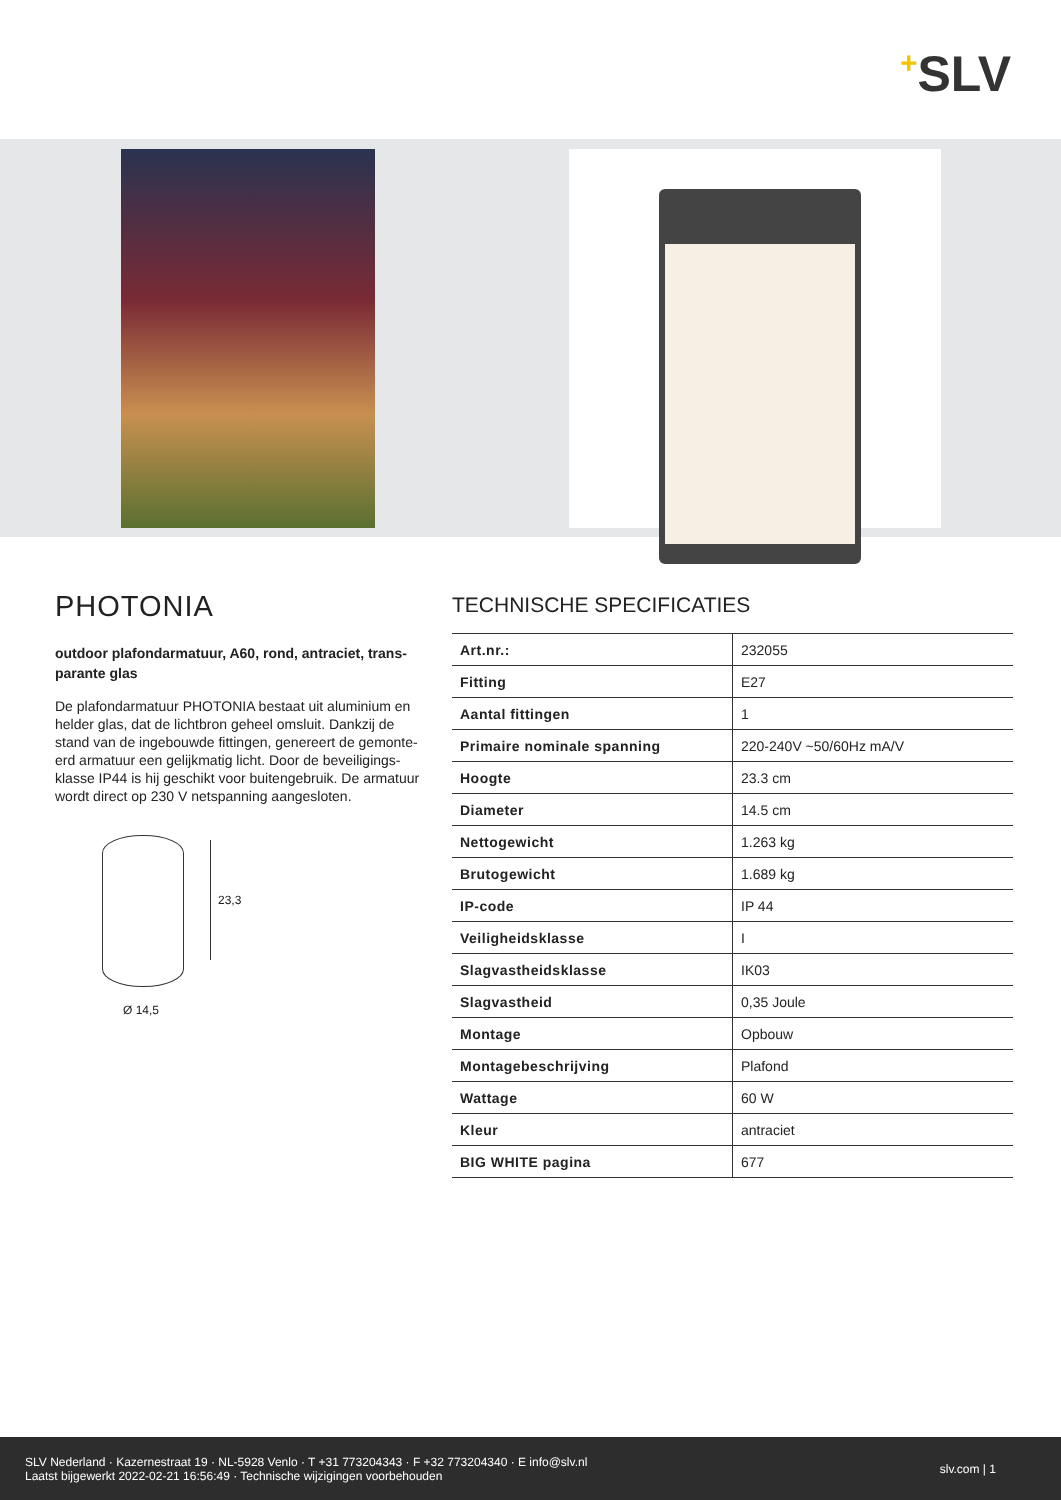<sup>+</sup>SLV
PHOTONIA
outdoor plafondarmatuur, A60, rond, antraciet, trans-parante glas
De plafondarmatuur PHOTONIA bestaat uit aluminium en helder glas, dat de lichtbron geheel omsluit. Dankzij de stand van de ingebouwde fittingen, genereert de gemonte-erd armatuur een gelijkmatig licht. Door de beveiligings-klasse IP44 is hij geschikt voor buitengebruik. De armatuur wordt direct op 230 V netspanning aangesloten.
23,3
Ø 14,5
TECHNISCHE SPECIFICATIES
| Art.nr.: | 232055 |
| Fitting | E27 |
| Aantal fittingen | 1 |
| Primaire nominale spanning | 220-240V ~50/60Hz mA/V |
| Hoogte | 23.3 cm |
| Diameter | 14.5 cm |
| Nettogewicht | 1.263 kg |
| Brutogewicht | 1.689 kg |
| IP-code | IP 44 |
| Veiligheidsklasse | I |
| Slagvastheidsklasse | IK03 |
| Slagvastheid | 0,35 Joule |
| Montage | Opbouw |
| Montagebeschrijving | Plafond |
| Wattage | 60 W |
| Kleur | antraciet |
| BIG WHITE pagina | 677 |
SLV Nederland · Kazernestraat 19 · NL-5928 Venlo · T +31 773204343 · F +32 773204340 · E info@slv.nl
Laatst bijgewerkt 2022-02-21 16:56:49 · Technische wijzigingen voorbehouden
slv.com | 1